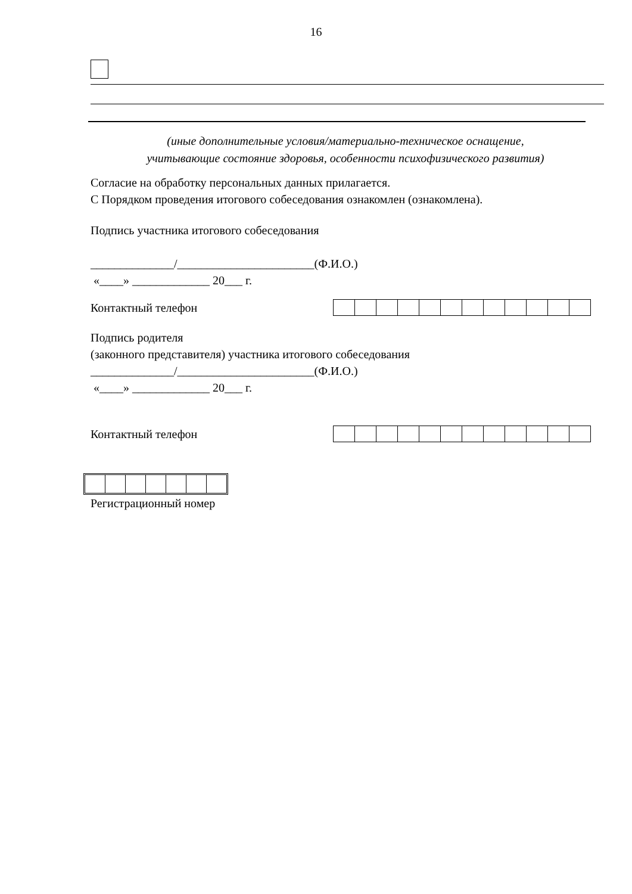16
(иные дополнительные условия/материально-техническое оснащение,
учитывающие состояние здоровья, особенности психофизического развития)
Согласие на обработку персональных данных прилагается.
С Порядком проведения итогового собеседования ознакомлен (ознакомлена).
Подпись участника итогового собеседования
______________/_______________________(Ф.И.О.)
«____» _____________ 20___ г.
Контактный телефон
Подпись родителя
(законного представителя) участника итогового собеседования
______________/_______________________(Ф.И.О.)
«____» _____________ 20___ г.
Контактный телефон
Регистрационный номер